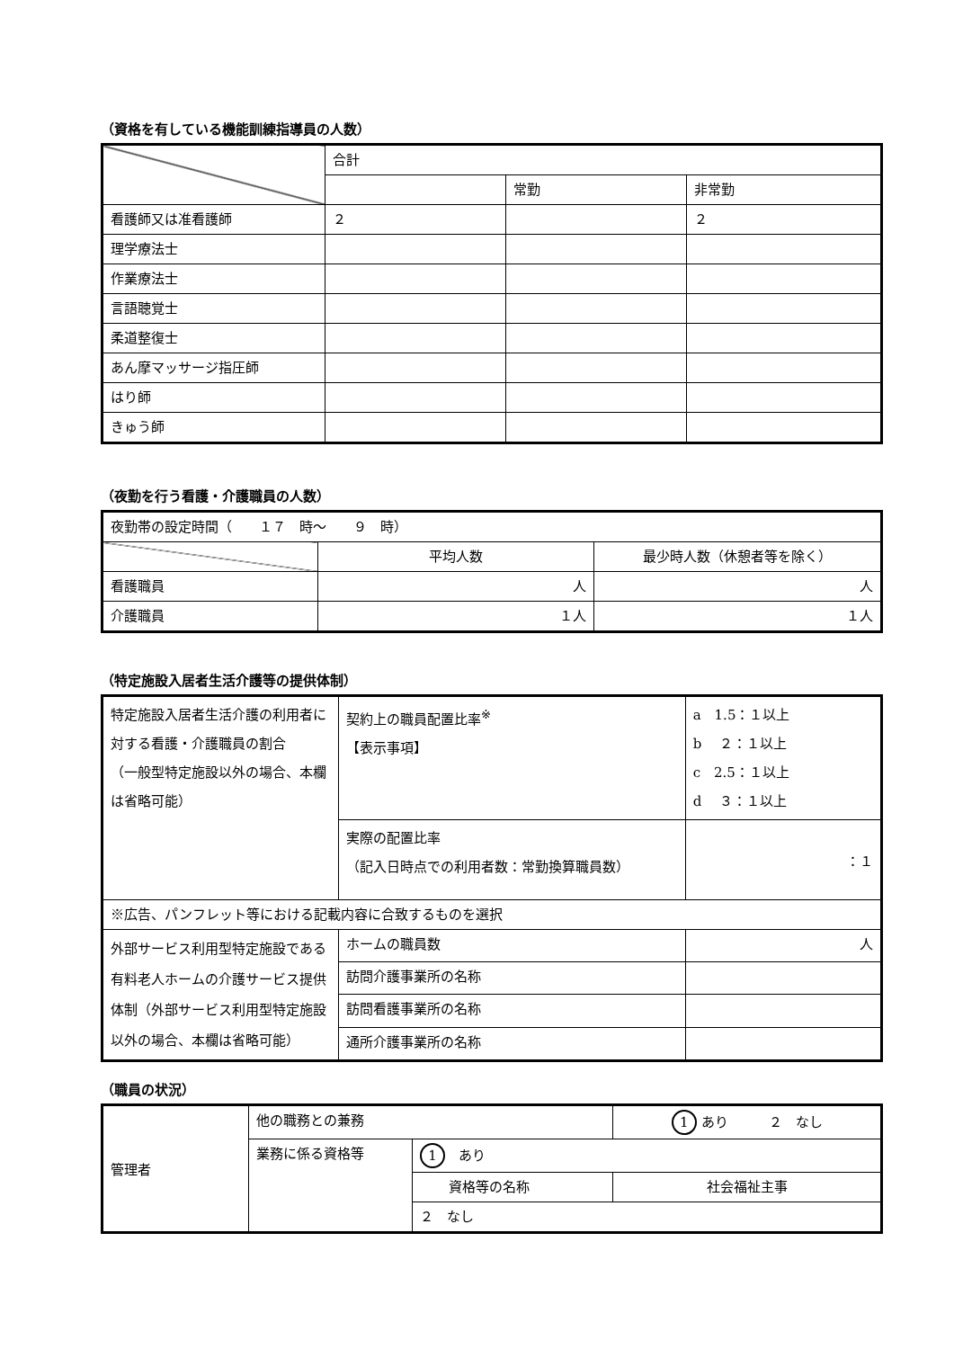（資格を有している機能訓練指導員の人数）
| | 合計 | | |
| --- | --- | --- | --- |
| | | 常勤 | 非常勤 |
| 看護師又は准看護師 | ２ | | ２ |
| 理学療法士 | | | |
| 作業療法士 | | | |
| 言語聴覚士 | | | |
| 柔道整復士 | | | |
| あん摩マッサージ指圧師 | | | |
| はり師 | | | |
| きゅう師 | | | |
（夜勤を行う看護・介護職員の人数）
| 夜勤帯の設定時間（ １７ 時～ ９ 時） | | |
| | 平均人数 | 最少時人数（休憩者等を除く） |
| 看護職員 | 人 | 人 |
| 介護職員 | １人 | １人 |
（特定施設入居者生活介護等の提供体制）
| 特定施設入居者生活介護の利用者に対する看護・介護職員の割合 （一般型特定施設以外の場合、本欄は省略可能） | 契約上の職員配置比率<sup>※</sup> 【表示事項】 | a 1.5：１以上 b ２：１以上 c 2.5：１以上 d ３：１以上 |
| | 実際の配置比率 （記入日時点での利用者数：常勤換算職員数） | ：１ |
| ※広告、パンフレット等における記載内容に合致するものを選択 | | |
| 外部サービス利用型特定施設である有料老人ホームの介護サービス提供体制（外部サービス利用型特定施設以外の場合、本欄は省略可能） | ホームの職員数 | 人 |
| | 訪問介護事業所の名称 | |
| | 訪問看護事業所の名称 | |
| | 通所介護事業所の名称 | |
（職員の状況）
| 管理者 | 他の職務との兼務 | | 1 あり ２ なし |
| | 業務に係る資格等 | 1 あり | |
| | | 資格等の名称 | 社会福祉主事 |
| | | ２ なし | |